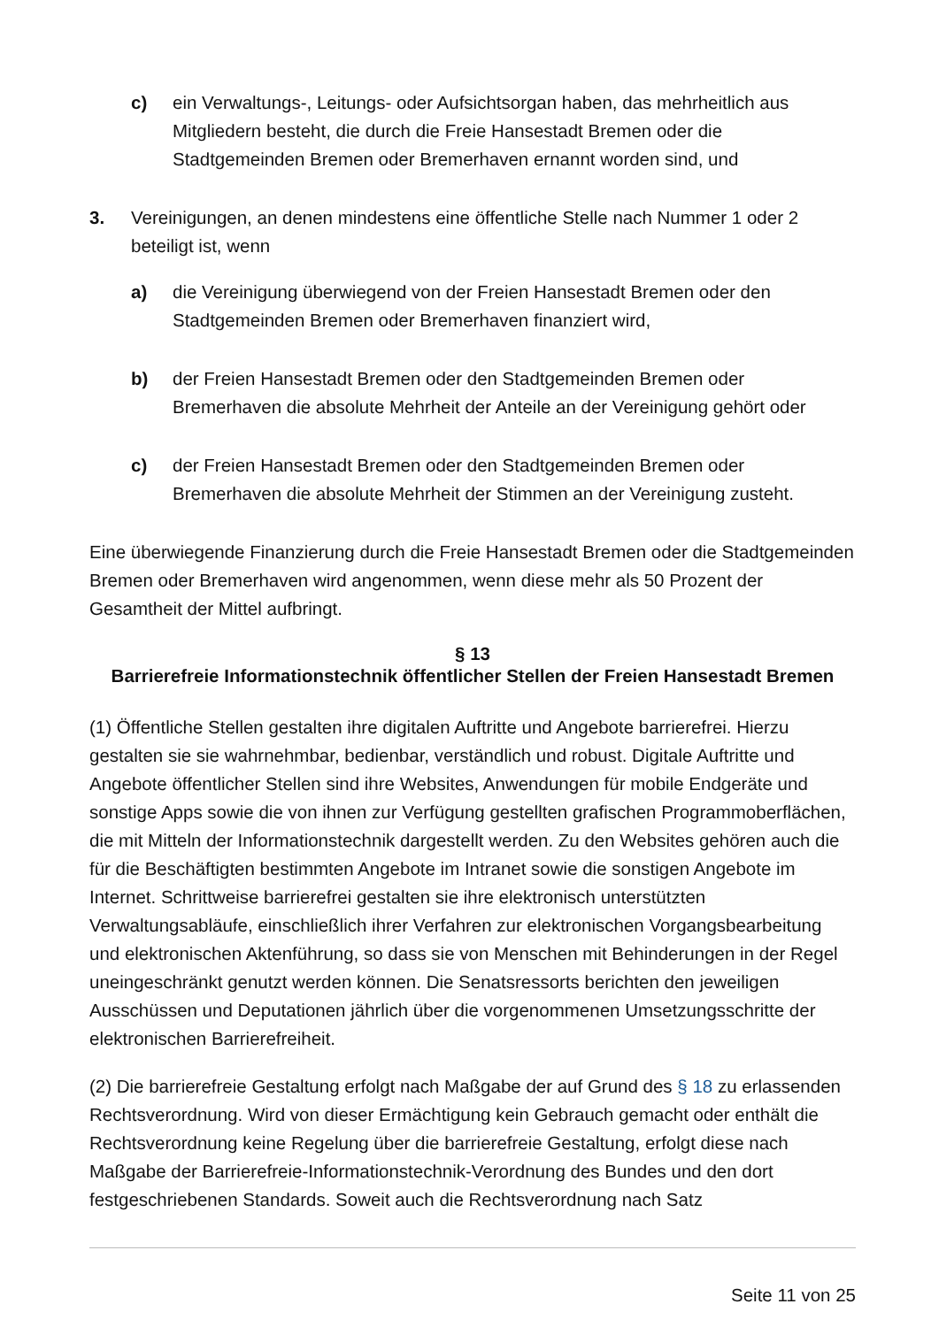c) ein Verwaltungs-, Leitungs- oder Aufsichtsorgan haben, das mehrheitlich aus Mitgliedern besteht, die durch die Freie Hansestadt Bremen oder die Stadtgemeinden Bremen oder Bremerhaven ernannt worden sind, und
3. Vereinigungen, an denen mindestens eine öffentliche Stelle nach Nummer 1 oder 2 beteiligt ist, wenn
a) die Vereinigung überwiegend von der Freien Hansestadt Bremen oder den Stadtgemeinden Bremen oder Bremerhaven finanziert wird,
b) der Freien Hansestadt Bremen oder den Stadtgemeinden Bremen oder Bremerhaven die absolute Mehrheit der Anteile an der Vereinigung gehört oder
c) der Freien Hansestadt Bremen oder den Stadtgemeinden Bremen oder Bremerhaven die absolute Mehrheit der Stimmen an der Vereinigung zusteht.
Eine überwiegende Finanzierung durch die Freie Hansestadt Bremen oder die Stadtgemeinden Bremen oder Bremerhaven wird angenommen, wenn diese mehr als 50 Prozent der Gesamtheit der Mittel aufbringt.
§ 13
Barrierefreie Informationstechnik öffentlicher Stellen der Freien Hansestadt Bremen
(1) Öffentliche Stellen gestalten ihre digitalen Auftritte und Angebote barrierefrei. Hierzu gestalten sie sie wahrnehmbar, bedienbar, verständlich und robust. Digitale Auftritte und Angebote öffentlicher Stellen sind ihre Websites, Anwendungen für mobile Endgeräte und sonstige Apps sowie die von ihnen zur Verfügung gestellten grafischen Programmoberflächen, die mit Mitteln der Informationstechnik dargestellt werden. Zu den Websites gehören auch die für die Beschäftigten bestimmten Angebote im Intranet sowie die sonstigen Angebote im Internet. Schrittweise barrierefrei gestalten sie ihre elektronisch unterstützten Verwaltungsabläufe, einschließlich ihrer Verfahren zur elektronischen Vorgangsbearbeitung und elektronischen Aktenführung, so dass sie von Menschen mit Behinderungen in der Regel uneingeschränkt genutzt werden können. Die Senatsressorts berichten den jeweiligen Ausschüssen und Deputationen jährlich über die vorgenommenen Umsetzungsschritte der elektronischen Barrierefreiheit.
(2) Die barrierefreie Gestaltung erfolgt nach Maßgabe der auf Grund des § 18 zu erlassenden Rechtsverordnung. Wird von dieser Ermächtigung kein Gebrauch gemacht oder enthält die Rechtsverordnung keine Regelung über die barrierefreie Gestaltung, erfolgt diese nach Maßgabe der Barrierefreie-Informationstechnik-Verordnung des Bundes und den dort festgeschriebenen Standards. Soweit auch die Rechtsverordnung nach Satz
Seite 11 von 25